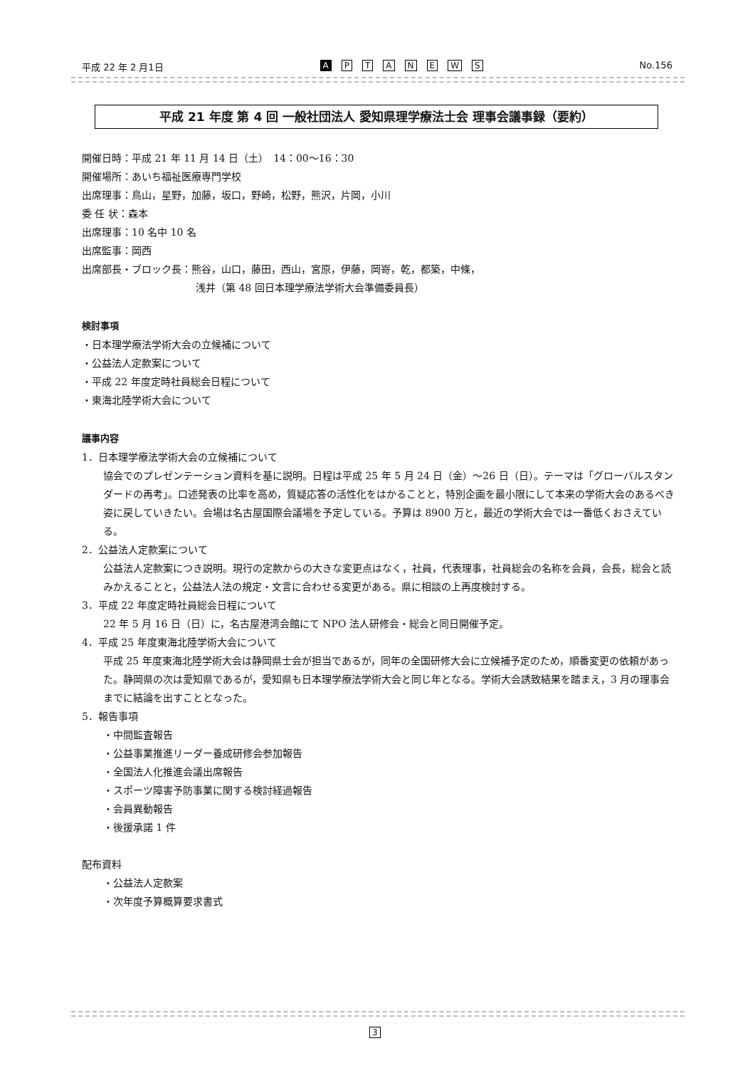平成 22 年 2 月1日
A PTANEWS
No.156
平成 21 年度 第 4 回 一般社団法人 愛知県理学療法士会 理事会議事録（要約）
開催日時：平成 21 年 11 月 14 日（土）　14：00～16：30
開催場所：あいち福祉医療専門学校
出席理事：鳥山，星野，加藤，坂口，野崎，松野，熊沢，片岡，小川
委 任 状：森本
出席理事：10 名中 10 名
出席監事：岡西
出席部長・ブロック長：熊谷，山口，藤田，西山，宮原，伊藤，岡嵜，乾，都築，中條，
浅井（第 48 回日本理学療法学術大会準備委員長）
検討事項
・日本理学療法学術大会の立候補について
・公益法人定款案について
・平成 22 年度定時社員総会日程について
・東海北陸学術大会について
議事内容
1．日本理学療法学術大会の立候補について
協会でのプレゼンテーション資料を基に説明。日程は平成 25 年 5 月 24 日（金）～26 日（日）。テーマは「グローバルスタンダードの再考」。口述発表の比率を高め，質疑応答の活性化をはかることと，特別企画を最小限にして本来の学術大会のあるべき姿に戻していきたい。会場は名古屋国際会議場を予定している。予算は 8900 万と，最近の学術大会では一番低くおさえている。
2．公益法人定款案について
公益法人定款案につき説明。現行の定款からの大きな変更点はなく，社員，代表理事，社員総会の名称を会員，会長，総会と読みかえることと，公益法人法の規定・文言に合わせる変更がある。県に相談の上再度検討する。
3．平成 22 年度定時社員総会日程について
22 年 5 月 16 日（日）に，名古屋港湾会館にて NPO 法人研修会・総会と同日開催予定。
4．平成 25 年度東海北陸学術大会について
平成 25 年度東海北陸学術大会は静岡県士会が担当であるが，同年の全国研修大会に立候補予定のため，順番変更の依頼があった。静岡県の次は愛知県であるが，愛知県も日本理学療法学術大会と同じ年となる。学術大会誘致結果を踏まえ，3 月の理事会までに結論を出すこととなった。
5．報告事項
・中間監査報告
・公益事業推進リーダー養成研修会参加報告
・全国法人化推進会議出席報告
・スポーツ障害予防事業に関する検討経過報告
・会員異動報告
・後援承諾 1 件
配布資料
・公益法人定款案
・次年度予算概算要求書式
3